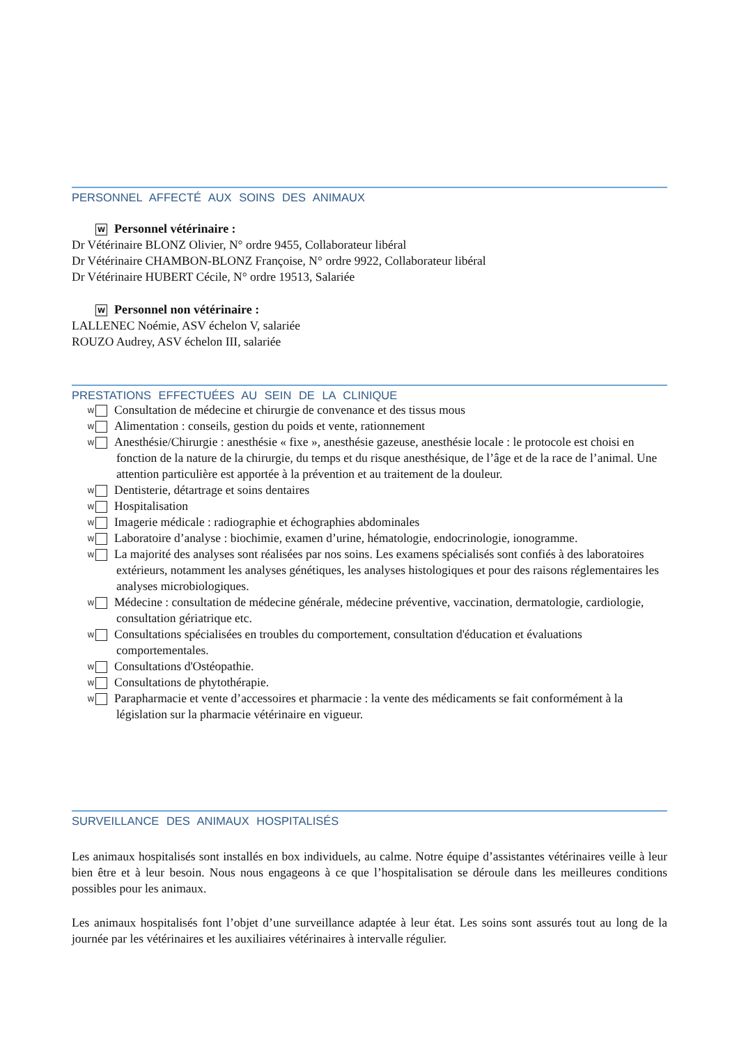PERSONNEL AFFECTÉ AUX SOINS DES ANIMAUX
W Personnel vétérinaire :
Dr Vétérinaire BLONZ Olivier, N° ordre 9455, Collaborateur libéral
Dr Vétérinaire CHAMBON-BLONZ Françoise, N° ordre 9922, Collaborateur libéral
Dr Vétérinaire HUBERT Cécile, N° ordre 19513, Salariée
W Personnel non vétérinaire :
LALLENEC Noémie, ASV échelon V, salariée
ROUZO Audrey, ASV échelon III, salariée
PRESTATIONS EFFECTUÉES AU SEIN DE LA CLINIQUE
W Consultation de médecine et chirurgie de convenance et des tissus mous
W Alimentation : conseils, gestion du poids et vente, rationnement
W Anesthésie/Chirurgie : anesthésie « fixe », anesthésie gazeuse, anesthésie locale : le protocole est choisi en fonction de la nature de la chirurgie, du temps et du risque anesthésique, de l’âge et de la race de l’animal. Une attention particulière est apportée à la prévention et au traitement de la douleur.
W Dentisterie, détartrage et soins dentaires
W Hospitalisation
W Imagerie médicale : radiographie et échographies abdominales
W Laboratoire d’analyse : biochimie, examen d’urine, hématologie, endocrinologie, ionogramme.
W La majorité des analyses sont réalisées par nos soins. Les examens spécialisés sont confiés à des laboratoires extérieurs, notamment les analyses génétiques, les analyses histologiques et pour des raisons réglementaires les analyses microbiologiques.
W Médecine : consultation de médecine générale, médecine préventive, vaccination, dermatologie, cardiologie, consultation gériatrique etc.
W Consultations spécialisées en troubles du comportement, consultation d'éducation et évaluations comportementales.
W Consultations d'Ostéopathie.
W Consultations de phytothérapie.
W Parapharmacie et vente d’accessoires et pharmacie : la vente des médicaments se fait conformément à la législation sur la pharmacie vétérinaire en vigueur.
SURVEILLANCE DES ANIMAUX HOSPITALISÉS
Les animaux hospitalisés sont installés en box individuels, au calme. Notre équipe d’assistantes vétérinaires veille à leur bien être et à leur besoin. Nous nous engageons à ce que l’hospitalisation se déroule dans les meilleures conditions possibles pour les animaux.
Les animaux hospitalisés font l’objet d’une surveillance adaptée à leur état. Les soins sont assurés tout au long de la journée par les vétérinaires et les auxiliaires vétérinaires à intervalle régulier.